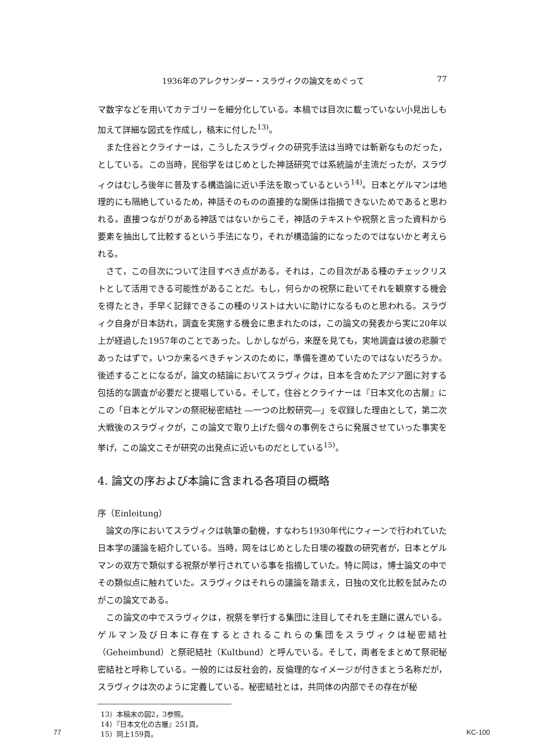1936年のアレクサンダー・スラヴィクの論文をめぐって 77
マ数字などを用いてカテゴリーを細分化している。本稿では目次に載っていない小見出しも加えて詳細な図式を作成し，稿末に付した<sup>13)</sup>。
また住谷とクライナーは，こうしたスラヴィクの研究手法は当時では斬新なものだった，としている。この当時，民俗学をはじめとした神話研究では系統論が主流だったが，スラヴィクはむしろ後年に普及する構造論に近い手法を取っているという<sup>14)</sup>。日本とゲルマンは地理的にも隔絶しているため，神話そのものの直接的な関係は指摘できないためであると思われる。直接つながりがある神話ではないからこそ，神話のテキストや祝祭と言った資料から要素を抽出して比較するという手法になり，それが構造論的になったのではないかと考えられる。
さて，この目次について注目すべき点がある。それは，この目次がある種のチェックリストとして活用できる可能性があることだ。もし，何らかの祝祭に赴いてそれを観察する機会を得たとき，手早く記録できるこの種のリストは大いに助けになるものと思われる。スラヴィク自身が日本訪れ，調査を実施する機会に恵まれたのは，この論文の発表から実に20年以上が経過した1957年のことであった。しかしながら，来歴を見ても，実地調査は彼の悲願であったはずで，いつか来るべきチャンスのために，準備を進めていたのではないだろうか。後述することになるが，論文の結論においてスラヴィクは，日本を含めたアジア圏に対する包括的な調査が必要だと提唱している。そして，住谷とクライナーは『日本文化の古層』にこの「日本とゲルマンの祭祀秘密結社 ―一つの比較研究―」を収録した理由として，第二次大戦後のスラヴィクが，この論文で取り上げた個々の事例をさらに発展させていった事実を挙げ，この論文こそが研究の出発点に近いものだとしている<sup>15)</sup>。
4. 論文の序および本論に含まれる各項目の概略
序（Einleitung）
論文の序においてスラヴィクは執筆の動機，すなわち1930年代にウィーンで行われていた日本学の議論を紹介している。当時，岡をはじめとした日墺の複数の研究者が，日本とゲルマンの双方で類似する祝祭が挙行されている事を指摘していた。特に岡は，博士論文の中でその類似点に触れていた。スラヴィクはそれらの議論を踏まえ，日独の文化比較を試みたのがこの論文である。
この論文の中でスラヴィクは，祝祭を挙行する集団に注目してそれを主題に選んでいる。ゲルマン及び日本に存在するとされるこれらの集団をスラヴィクは秘密結社（Geheimbund）と祭祀結社（Kultbund）と呼んでいる。そして，両者をまとめて祭祀秘密結社と呼称している。一般的には反社会的，反倫理的なイメージが付きまとう名称だが，スラヴィクは次のように定義している。秘密結社とは，共同体の内部でその存在が秘
13）本稿末の図2，3参照。
14）『日本文化の古層』251頁。
15）同上159頁。
77 KC-100